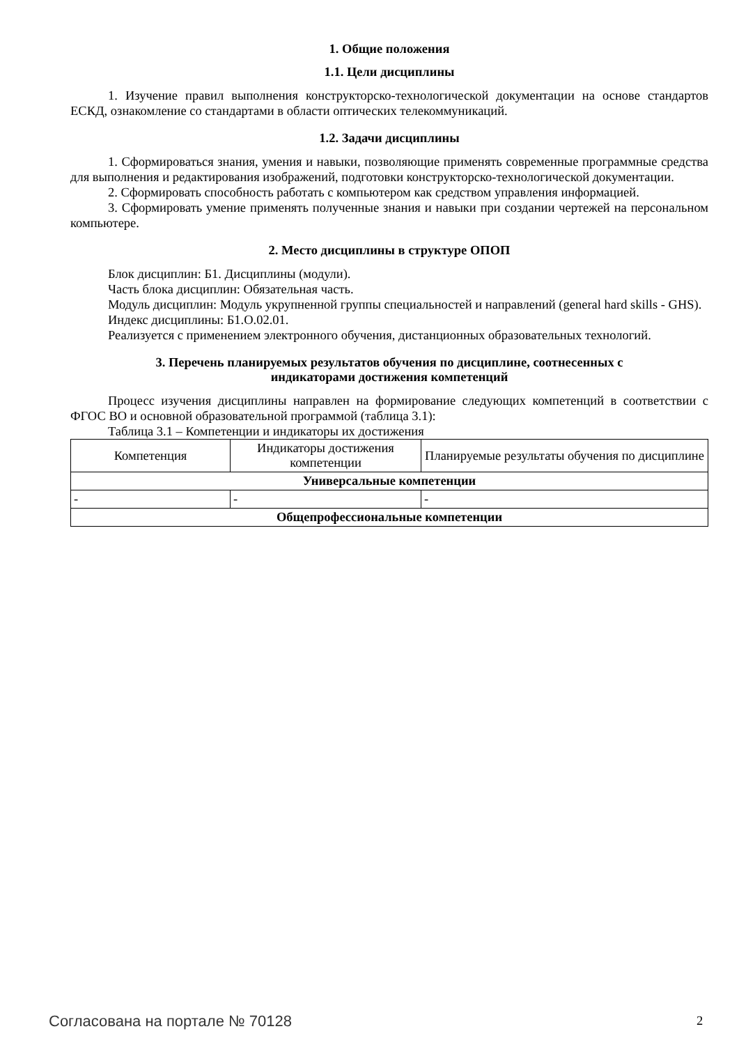1. Общие положения
1.1. Цели дисциплины
1. Изучение правил выполнения конструкторско-технологической документации на основе стандартов ЕСКД, ознакомление со стандартами в области оптических телекоммуникаций.
1.2. Задачи дисциплины
1. Сформироваться знания, умения и навыки, позволяющие применять современные программные средства для выполнения и редактирования изображений, подготовки конструкторско-технологической документации.
2. Сформировать способность работать с компьютером как средством управления информацией.
3. Сформировать умение применять полученные знания и навыки при создании чертежей на персональном компьютере.
2. Место дисциплины в структуре ОПОП
Блок дисциплин: Б1. Дисциплины (модули).
Часть блока дисциплин: Обязательная часть.
Модуль дисциплин: Модуль укрупненной группы специальностей и направлений (general hard skills - GHS).
Индекс дисциплины: Б1.О.02.01.
Реализуется с применением электронного обучения, дистанционных образовательных технологий.
3. Перечень планируемых результатов обучения по дисциплине, соотнесенных с
индикаторами достижения компетенций
Процесс изучения дисциплины направлен на формирование следующих компетенций в соответствии с ФГОС ВО и основной образовательной программой (таблица 3.1):
Таблица 3.1 – Компетенции и индикаторы их достижения
| Компетенция | Индикаторы достижения компетенции | Планируемые результаты обучения по дисциплине |
| --- | --- | --- |
| Универсальные компетенции | | |
| - | - | - |
| Общепрофессиональные компетенции | | |
Согласована на портале № 70128 2